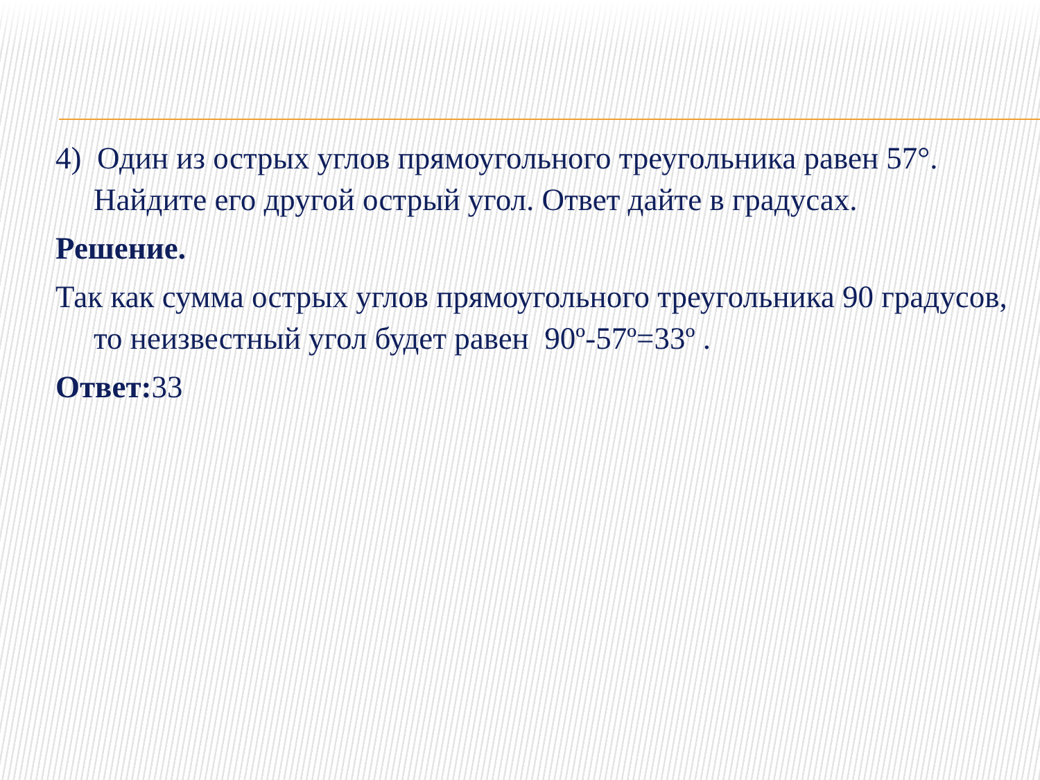4) Один из острых углов прямоугольного треугольника равен 57°. Найдите его другой острый угол. Ответ дайте в градусах.
Решение.
Так как сумма острых углов прямоугольного треугольника 90 градусов, то неизвестный угол будет равен 90º-57º=33º .
Ответ: 33